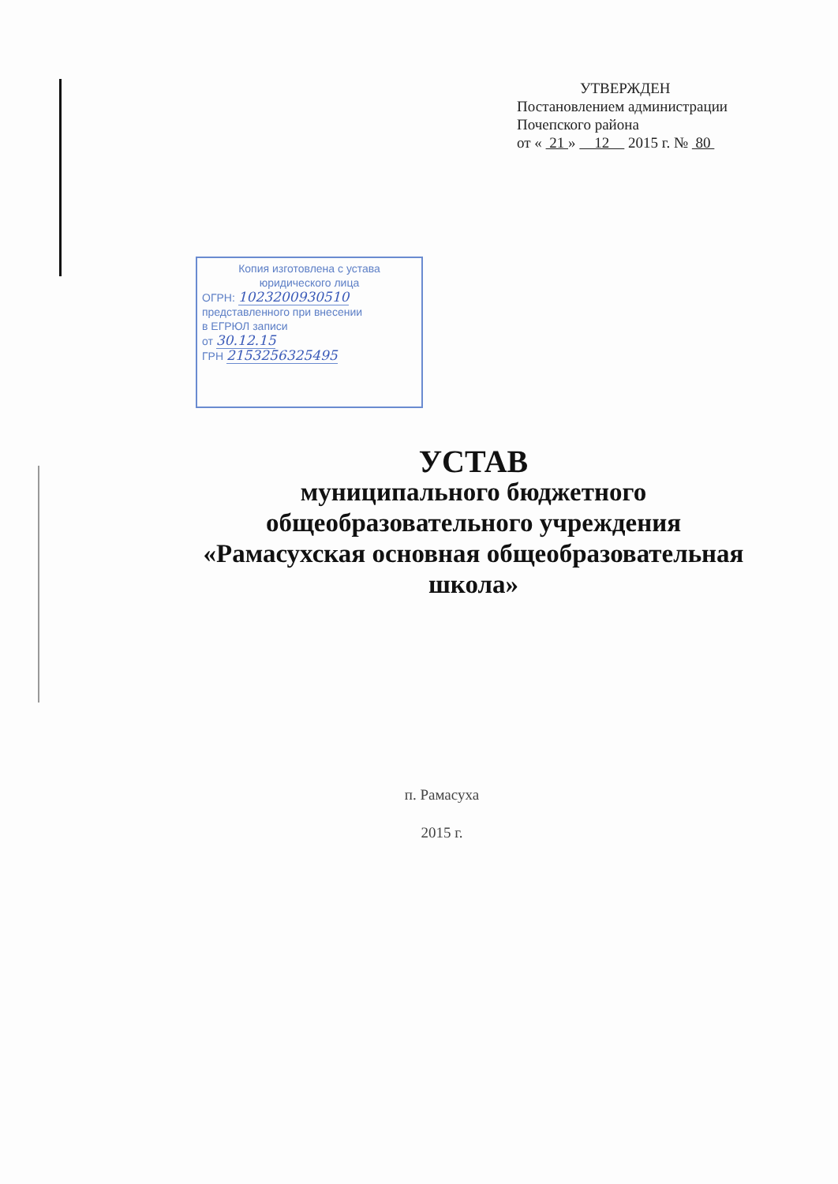УТВЕРЖДЕН
Постановлением администрации
Почепского района
от « 21 » 12 2015 г. № 80
Копия изготовлена с устава
юридического лица
ОГРН: 1023200930510
представленного при внесении
в ЕГРЮЛ записи
от 30.12.15
ГРН 2153256325495
УСТАВ
муниципального бюджетного
общеобразовательного учреждения
«Рамасухская основная общеобразовательная
школа»
п. Рамасуха
2015 г.